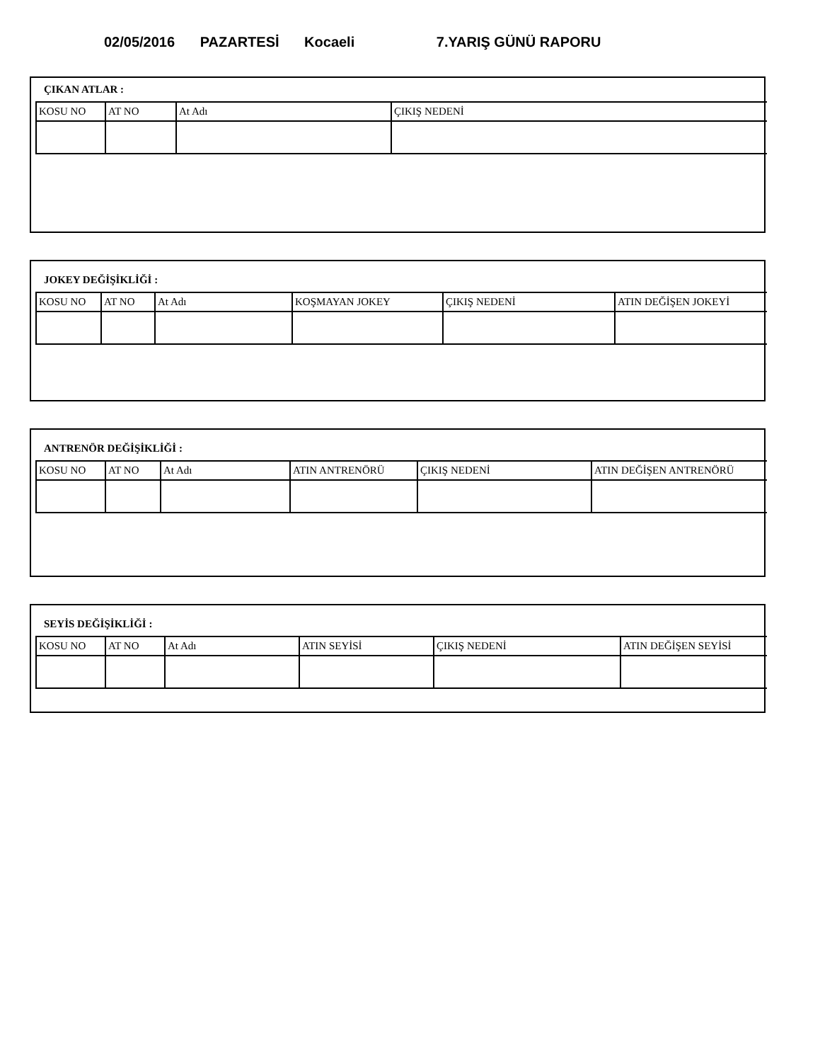02/05/2016 PAZARTESİ Kocaeli 7.YARIŞ GÜNÜ RAPORU
ÇIKAN ATLAR :
| KOSU NO | AT NO | At Adı | ÇIKIŞ NEDENİ |
JOKEY DEĞİŞİKLİĞİ :
| KOSU NO | AT NO | At Adı | KOŞMAYAN JOKEY | ÇIKIŞ NEDENİ | ATIN DEĞİŞEN JOKEYİ |
ANTRENÖR DEĞİŞİKLİĞİ :
| KOSU NO | AT NO | At Adı | ATIN ANTRENÖRÜ | ÇIKIŞ NEDENİ | ATIN DEĞİŞEN ANTRENÖRÜ |
SEYİS DEĞİŞİKLİĞİ :
| KOSU NO | AT NO | At Adı | ATIN SEYİSİ | ÇIKIŞ NEDENİ | ATIN DEĞİŞEN SEYİSİ |